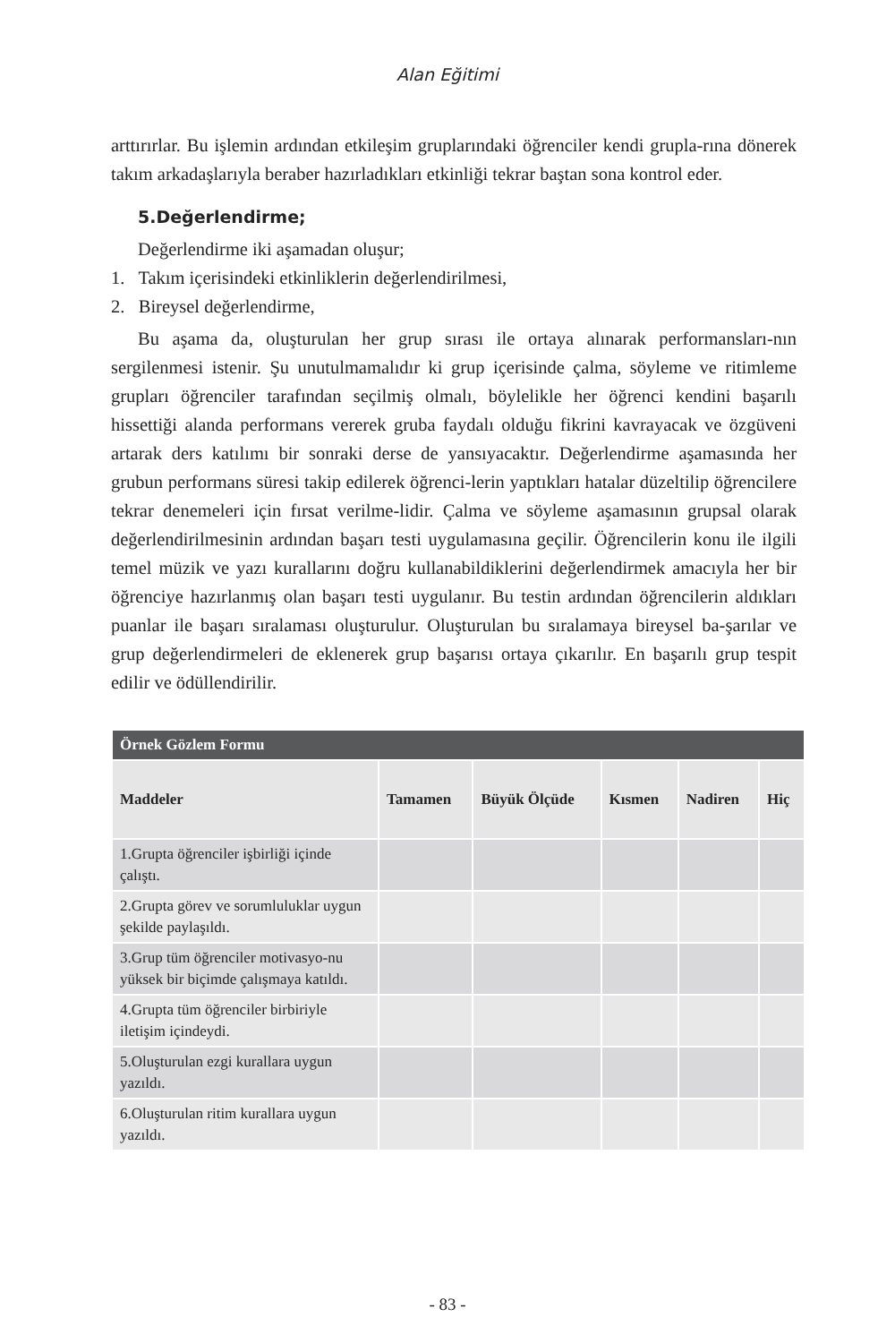Alan Eğitimi
arttırırlar. Bu işlemin ardından etkileşim gruplarındaki öğrenciler kendi grupla-rına dönerek takım arkadaşlarıyla beraber hazırladıkları etkinliği tekrar baştan sona kontrol eder.
5.Değerlendirme;
Değerlendirme iki aşamadan oluşur;
1. Takım içerisindeki etkinliklerin değerlendirilmesi,
2. Bireysel değerlendirme,
Bu aşama da, oluşturulan her grup sırası ile ortaya alınarak performansları-nın sergilenmesi istenir. Şu unutulmamalıdır ki grup içerisinde çalma, söyleme ve ritimleme grupları öğrenciler tarafından seçilmiş olmalı, böylelikle her öğrenci kendini başarılı hissettiği alanda performans vererek gruba faydalı olduğu fikrini kavrayacak ve özgüveni artarak ders katılımı bir sonraki derse de yansıyacaktır. Değerlendirme aşamasında her grubun performans süresi takip edilerek öğrenci-lerin yaptıkları hatalar düzeltilip öğrencilere tekrar denemeleri için fırsat verilme-lidir. Çalma ve söyleme aşamasının grupsal olarak değerlendirilmesinin ardından başarı testi uygulamasına geçilir. Öğrencilerin konu ile ilgili temel müzik ve yazı kurallarını doğru kullanabildiklerini değerlendirmek amacıyla her bir öğrenciye hazırlanmış olan başarı testi uygulanır. Bu testin ardından öğrencilerin aldıkları puanlar ile başarı sıralaması oluşturulur. Oluşturulan bu sıralamaya bireysel ba-şarılar ve grup değerlendirmeleri de eklenerek grup başarısı ortaya çıkarılır. En başarılı grup tespit edilir ve ödüllendirilir.
| Örnek Gözlem Formu | | | | | |
| Maddeler | Tamamen | Büyük Ölçüde | Kısmen | Nadiren | Hiç |
| 1.Grupta öğrenciler işbirliği içinde çalıştı. | | | | | |
| 2.Grupta görev ve sorumluluklar uygun şekilde paylaşıldı. | | | | | |
| 3.Grup tüm öğrenciler motivasyo-nu yüksek bir biçimde çalışmaya katıldı. | | | | | |
| 4.Grupta tüm öğrenciler birbiriyle iletişim içindeydi. | | | | | |
| 5.Oluşturulan ezgi kurallara uygun yazıldı. | | | | | |
| 6.Oluşturulan ritim kurallara uygun yazıldı. | | | | | |
- 83 -